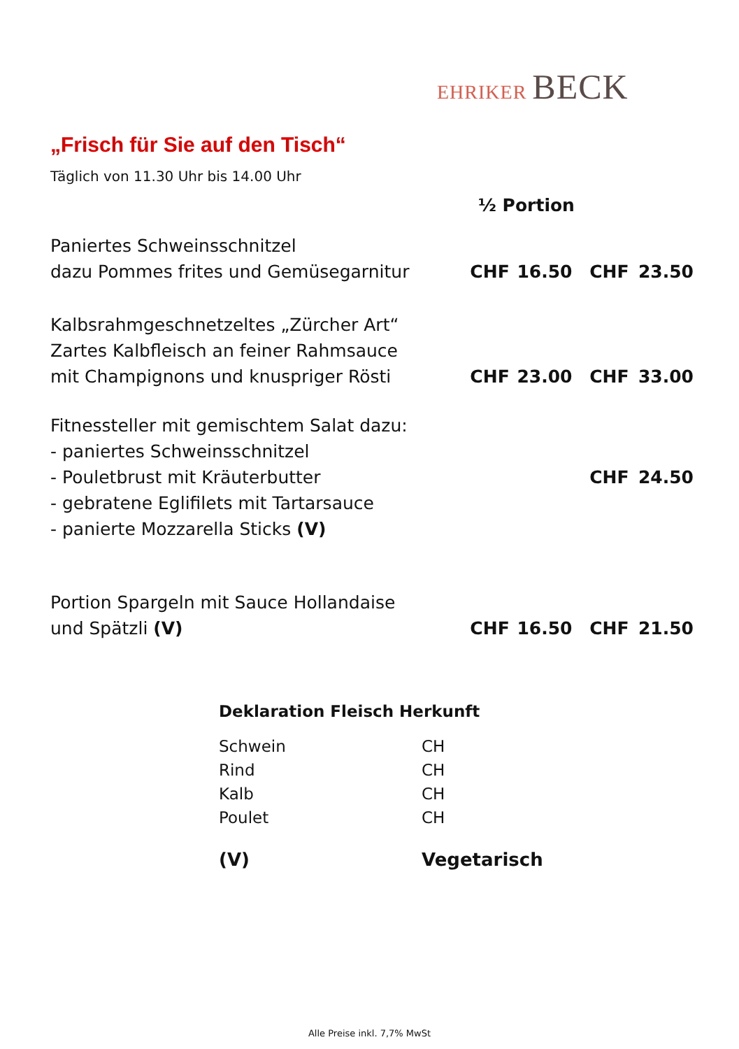EHRIKER BECK
„Frisch für Sie auf den Tisch“
Täglich von 11.30 Uhr bis 14.00 Uhr
| | ½ Portion | | | |
| Paniertes Schweinsschnitzel dazu Pommes frites und Gemüsegarnitur | CHF | 16.50 | CHF | 23.50 |
| Kalbsrahmgeschnetzeltes „Zürcher Art“ Zartes Kalbfleisch an feiner Rahmsauce mit Champignons und knuspriger Rösti | CHF | 23.00 | CHF | 33.00 |
| Fitnessteller mit gemischtem Salat dazu: - paniertes Schweinsschnitzel - Pouletbrust mit Kräuterbutter - gebratene Eglifilets mit Tartarsauce - panierte Mozzarella Sticks (V) | | | CHF | 24.50 |
| Portion Spargeln mit Sauce Hollandaise und Spätzli (V) | CHF | 16.50 | CHF | 21.50 |
| Deklaration Fleisch Herkunft | |
| --- | --- |
| Schwein | CH |
| Rind | CH |
| Kalb | CH |
| Poulet | CH |
| (V) | Vegetarisch |
Alle Preise inkl. 7,7% MwSt